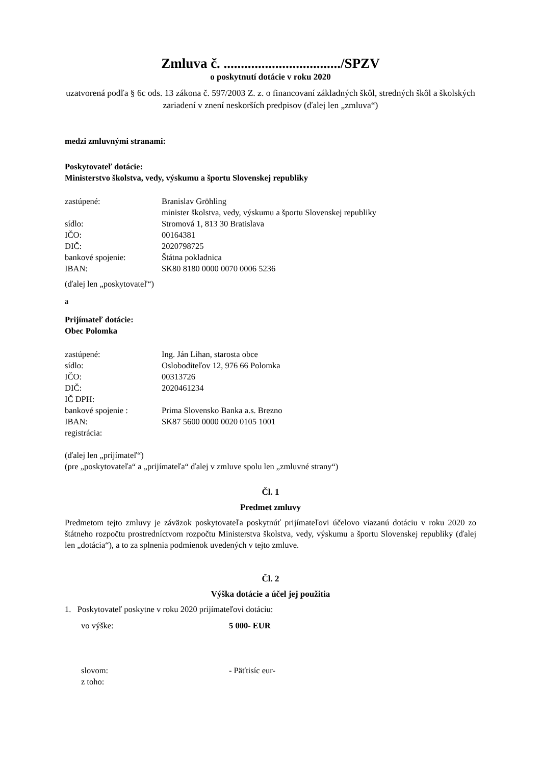Zmluva č. ................................../SPZV
o poskytnutí dotácie v roku 2020
uzatvorená podľa § 6c ods. 13 zákona č. 597/2003 Z. z. o financovaní základných škôl, stredných škôl a školských zariadení v znení neskorších predpisov (ďalej len „zmluva“)
medzi zmluvnými stranami:
Poskytovateľ dotácie:
Ministerstvo školstva, vedy, výskumu a športu Slovenskej republiky
| zastúpené: | Branislav Gröhling minister školstva, vedy, výskumu a športu Slovenskej republiky |
| sídlo: | Stromová 1, 813 30 Bratislava |
| IČO: | 00164381 |
| DIČ: | 2020798725 |
| bankové spojenie: | Štátna pokladnica |
| IBAN: | SK80 8180 0000 0070 0006 5236 |
(ďalej len „poskytovateľ“)
a
Prijímateľ dotácie:
Obec Polomka
| zastúpené: | Ing. Ján Lihan, starosta obce |
| sídlo: | Osloboditeľov 12, 976 66 Polomka |
| IČO: | 00313726 |
| DIČ: | 2020461234 |
| IČ DPH: | |
| bankové spojenie : | Prima Slovensko Banka a.s. Brezno |
| IBAN: | SK87 5600 0000 0020 0105 1001 |
| registrácia: | |
(ďalej len „prijímateľ“)
(pre „poskytovateľa“ a „prijímateľa“ ďalej v zmluve spolu len „zmluvné strany“)
Čl. 1
Predmet zmluvy
Predmetom tejto zmluvy je záväzok poskytovateľa poskytnúť prijímateľovi účelovo viazanú dotáciu v roku 2020 zo štátneho rozpočtu prostredníctvom rozpočtu Ministerstva školstva, vedy, výskumu a športu Slovenskej republiky (ďalej len „dotácia“), a to za splnenia podmienok uvedených v tejto zmluve.
Čl. 2
Výška dotácie a účel jej použitia
1. Poskytovateľ poskytne v roku 2020 prijímateľovi dotáciu:
| vo výške: | 5 000- EUR |
| slovom: | - Päťtisíc eur- |
| z toho: | |